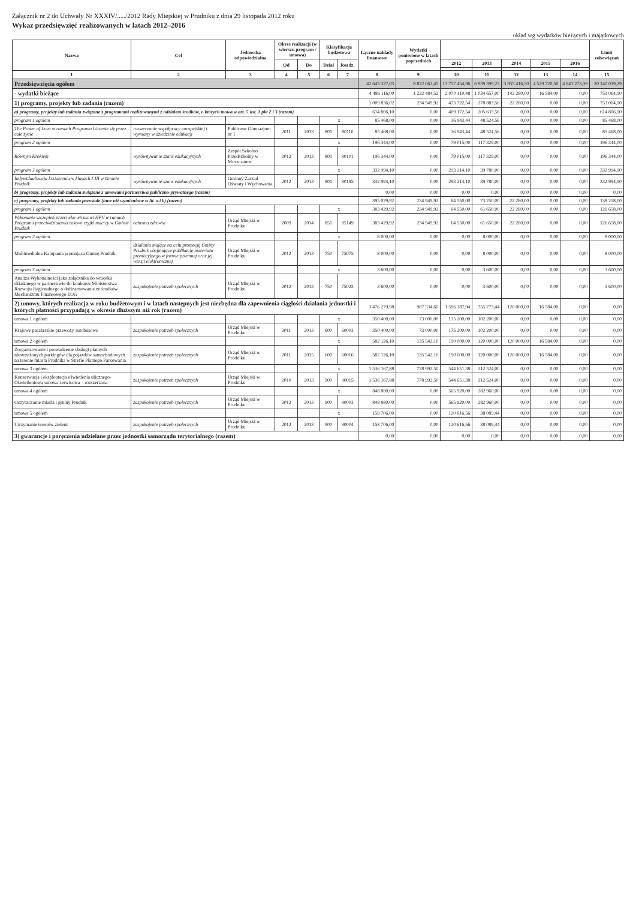Załącznik nr 2 do Uchwały Nr XXXIV/...../2012 Rady Miejskiej w Prudniku z dnia 29 listopada 2012 roku
Wykaz przedsięwzięć realizowanych w latach 2012–2016
układ wg wydatków bieżących i majątkowych
| Nazwa | Cel | Jednostka odpowiedzialna | Okres realizacji (w wierszu program / umowa) | | Klasyfikacja budżetowa | | Łączne nakłady finansowe | Wydatki poniesione w latach poprzednich | | | | | | Limit zobowiązań |
| --- | --- | --- | --- | --- | --- | --- | --- | --- | --- | --- | --- | --- | --- | --- |
| | | | Od | Do | Dział | Rozdz. | | | 2012 | 2013 | 2014 | 2015 | 2016 | |
| 1 | 2 | 3 | 4 | 5 | 6 | 7 | 8 | 9 | 10 | 11 | 12 | 13 | 14 | 15 |
| Przedsięwzięcia ogółem | | | | | | | 42 645 327,03 | 8 822 062,45 | 13 757 454,96 | 6 939 399,23 | 3 955 416,50 | 4 529 720,50 | 4 641 273,39 | 20 140 039,29 |
| - wydatki bieżące | | | | | | | 4 486 116,00 | 1 222 484,52 | 2 070 110,48 | 1 034 657,00 | 142 280,00 | 16 584,00 | 0,00 | 753 064,10 |
| 1) programy, projekty lub zadania (razem) | | | | | | | 1 009 836,02 | 234 949,92 | 473 722,54 | 278 883,56 | 22 280,00 | 0,00 | 0,00 | 753 064,10 |
| a) programy, projekty lub zadania związane z programami realizowanymi z udziałem środków, o których mowa w art. 5 ust. 1 pkt 2 i 3 (razem) | | | | | | | 614 806,10 | 0,00 | 409 172,54 | 205 633,56 | 0,00 | 0,00 | 0,00 | 614 806,10 |
| program 1 ogółem | | | | | x | | 85 468,00 | 0,00 | 36 943,44 | 48 524,56 | 0,00 | 0,00 | 0,00 | 85 468,00 |
| The Power of Love w ramach Programu Uczenie się przez całe życie | rozszerzanie współpracy europejskiej i wymiany w dziedzinie edukacji | Publiczne Gimnazjum nr 1 | 2011 | 2013 | 801 | 80110 | 85 468,00 | 0,00 | 36 943,44 | 48 524,56 | 0,00 | 0,00 | 0,00 | 85 468,00 |
| program 2 ogółem | | | | | x | | 196 344,00 | 0,00 | 79 015,00 | 117 329,00 | 0,00 | 0,00 | 0,00 | 196 344,00 |
| Równym Krokiem | wyrównywanie szans edukacyjnych | Zespół Szkolno Przedszkolny w Moszczance | 2012 | 2013 | 801 | 80101 | 196 344,00 | 0,00 | 79 015,00 | 117 329,00 | 0,00 | 0,00 | 0,00 | 196 344,00 |
| program 3 ogółem | | | | | x | | 332 994,10 | 0,00 | 293 214,10 | 39 780,00 | 0,00 | 0,00 | 0,00 | 332 994,10 |
| Indywidualizacja kształcenia w klasach I-III w Gminie Prudnik | wyrównywanie szans edukacyjnych | Gminny Zarząd Oświaty i Wychowania | 2012 | 2013 | 801 | 80195 | 332 994,10 | 0,00 | 293 214,10 | 39 780,00 | 0,00 | 0,00 | 0,00 | 332 994,10 |
| b) programy, projekty lub zadania związane z umowami partnerstwa publiczno-prywatnego (razem) | | | | | | | 0,00 | 0,00 | 0,00 | 0,00 | 0,00 | 0,00 | 0,00 | 0,00 |
| c) programy, projekty lub zadania pozostałe (inne niż wymienione w lit. a i b) (razem) | | | | | | | 395 029,92 | 234 949,92 | 64 550,00 | 73 250,00 | 22 280,00 | 0,00 | 0,00 | 138 258,00 |
| program 1 ogółem | | | | | x | | 383 429,92 | 234 949,92 | 64 550,00 | 61 650,00 | 22 280,00 | 0,00 | 0,00 | 126 658,00 |
| Wykonanie szczepień przeciwko wirusowi HPV w ramach Programu przeciwdziałania rakowi szyjki macicy w Gminie Prudnik | ochrona zdrowia | Urząd Miejski w Prudniku | 2009 | 2014 | 851 | 85149 | 383 429,92 | 234 949,92 | 64 550,00 | 61 650,00 | 22 280,00 | 0,00 | 0,00 | 126 658,00 |
| program 2 ogółem | | | | | x | | 8 000,00 | 0,00 | 0,00 | 8 000,00 | 0,00 | 0,00 | 0,00 | 8 000,00 |
| Multimedialna Kampania promująca Gminę Prudnik | działania mające na celu promocję Gminy Prudnik obejmujące publikację materiału promocyjnego w formie pisemnej oraz jej wersji elektronicznej | Urząd Miejski w Prudniku | 2012 | 2013 | 750 | 75075 | 8 000,00 | 0,00 | 0,00 | 8 000,00 | 0,00 | 0,00 | 0,00 | 8 000,00 |
| program 3 ogółem | | | | | x | | 3 600,00 | 0,00 | 0,00 | 3 600,00 | 0,00 | 0,00 | 0,00 | 3 600,00 |
| Analiza Wykonalności jako załącznika do wniosku składanego w partnerstwie do konkursu Ministerstwa Rozwoju Regionalnego o dofinansowanie ze środków Mechanizmu Finansowego EOG | zaspokojenie potrzeb społecznych | Urząd Miejski w Prudniku | 2012 | 2013 | 750 | 75023 | 3 600,00 | 0,00 | 0,00 | 3 600,00 | 0,00 | 0,00 | 0,00 | 3 600,00 |
| 2) umowy, których realizacja w roku budżetowym i w latach następnych jest niezbędna dla zapewnienia ciągłości działania jednostki i których płatności przypadają w okresie dłuższym niż rok (razem) | | | | | | | 3 476 279,98 | 987 534,60 | 1 596 387,94 | 755 773,44 | 120 000,00 | 16 584,00 | 0,00 | 0,00 |
| umowa 1 ogółem | | | | | x | | 350 400,00 | 73 000,00 | 175 200,00 | 102 200,00 | 0,00 | 0,00 | 0,00 | 0,00 |
| Krajowe pasażerskie przewozy autobusowe | zaspokojenie potrzeb społecznych | Urząd Miejski w Prudniku | 2011 | 2013 | 600 | 60003 | 350 400,00 | 73 000,00 | 175 200,00 | 102 200,00 | 0,00 | 0,00 | 0,00 | 0,00 |
| umowa 2 ogółem | | | | | x | | 582 126,10 | 135 542,10 | 190 000,00 | 120 000,00 | 120 000,00 | 16 584,00 | 0,00 | 0,00 |
| Zorganizowanie i prowadzenie obsługi płatnych niestrzeżonych parkingów dla pojazdów samochodowych na terenie miasta Prudnika w Strefie Płatnego Parkowania | zaspokojenie potrzeb społecznych | Urząd Miejski w Prudniku | 2011 | 2015 | 600 | 60016 | 582 126,10 | 135 542,10 | 190 000,00 | 120 000,00 | 120 000,00 | 16 584,00 | 0,00 | 0,00 |
| umowa 3 ogółem | | | | | x | | 1 536 167,88 | 778 992,50 | 544 651,38 | 212 524,00 | 0,00 | 0,00 | 0,00 | 0,00 |
| Konserwacja i eksploatacja oświetlenia ulicznego-Oświetleniowa umowa serwisowa – rozszerzona | zaspokojenie potrzeb społecznych | Urząd Miejski w Prudniku | 2010 | 2013 | 900 | 90015 | 1 536 167,88 | 778 992,50 | 544 651,38 | 212 524,00 | 0,00 | 0,00 | 0,00 | 0,00 |
| umowa 4 ogółem | | | | | x | | 848 880,00 | 0,00 | 565 920,00 | 282 960,00 | 0,00 | 0,00 | 0,00 | 0,00 |
| Oczyszczanie miasta i gminy Prudnik | zaspokojenie potrzeb społecznych | Urząd Miejski w Prudniku | 2012 | 2013 | 900 | 90003 | 848 880,00 | 0,00 | 565 920,00 | 282 960,00 | 0,00 | 0,00 | 0,00 | 0,00 |
| umowa 5 ogółem | | | | | x | | 158 706,00 | 0,00 | 120 616,56 | 38 089,44 | 0,00 | 0,00 | 0,00 | 0,00 |
| Utrzymanie terenów zieleni | zaspokojenie potrzeb społecznych | Urząd Miejski w Prudniku | 2012 | 2013 | 900 | 90004 | 158 706,00 | 0,00 | 120 616,56 | 38 089,44 | 0,00 | 0,00 | 0,00 | 0,00 |
| 3) gwarancje i poręczenia udzielane przez jednostki samorządu terytorialnego (razem) | | | | | | | 0,00 | 0,00 | 0,00 | 0,00 | 0,00 | 0,00 | 0,00 | 0,00 |